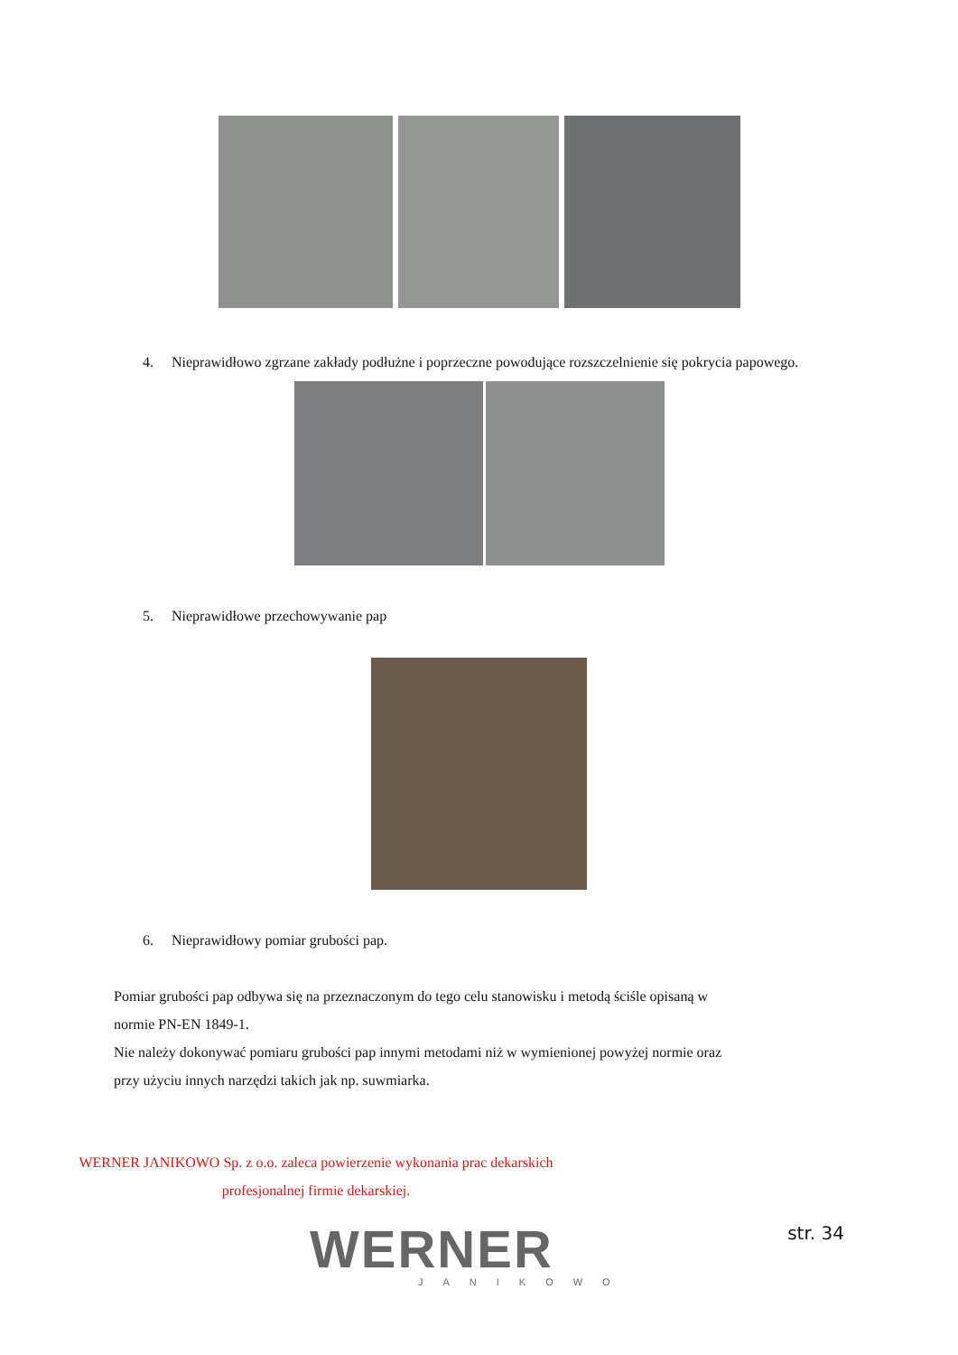4. Nieprawidłowo zgrzane zakłady podłużne i poprzeczne powodujące rozszczelnienie się pokrycia papowego.
5. Nieprawidłowe przechowywanie pap
6. Nieprawidłowy pomiar grubości pap.
Pomiar grubości pap odbywa się na przeznaczonym do tego celu stanowisku i metodą ściśle opisaną w normie PN-EN 1849-1.
Nie należy dokonywać pomiaru grubości pap innymi metodami niż w wymienionej powyżej normie oraz przy użyciu innych narzędzi takich jak np. suwmiarka.
WERNER JANIKOWO Sp. z o.o. zaleca powierzenie wykonania prac dekarskich
profesjonalnej firmie dekarskiej.
WERNER
JANIKOWO
str. 34